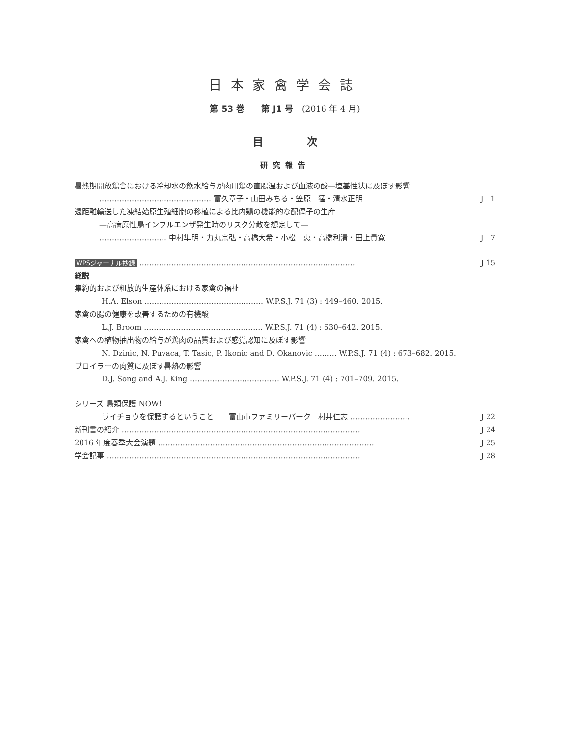日本家禽学会誌
第 53 巻　　第 J1 号　(2016 年 4 月)
目 次
研究報告
暑熱期開放鶏舎における冷却水の飲水給与が肉用鶏の直腸温および血液の酸—塩基性状に及ぼす影響
……………………………………… 富久章子・山田みちる・笠原　猛・清水正明 J　1
遠距離輸送した凍結始原生殖細胞の移植による比内鶏の機能的な配偶子の生産
—高病原性鳥インフルエンザ発生時のリスク分散を想定して—
……………………… 中村隼明・力丸宗弘・高橋大希・小松　恵・高橋利清・田上貴寛 J　7
WPSジャーナル抄録 …………………………………………………………………………… J 15
総説
集約的および粗放的生産体系における家禽の福祉
H.A. Elson ………………………………………… W.P.S.J. 71 (3) : 449–460. 2015.
家禽の腸の健康を改善するための有機酸
L.J. Broom ………………………………………… W.P.S.J. 71 (4) : 630–642. 2015.
家禽への植物抽出物の給与が鶏肉の品質および感覚認知に及ぼす影響
N. Dzinic, N. Puvaca, T. Tasic, P. Ikonic and D. Okanovic ……… W.P.S.J. 71 (4) : 673–682. 2015.
ブロイラーの肉質に及ぼす暑熱の影響
D.J. Song and A.J. King ……………………………… W.P.S.J. 71 (4) : 701–709. 2015.
シリーズ 鳥類保護 NOW！
ライチョウを保護するということ　　富山市ファミリーパーク　村井仁志 …………………… J 22
新刊書の紹介 …………………………………………………………………………………… J 24
2016 年度春季大会演題 …………………………………………………………………………… J 25
学会記事 ………………………………………………………………………………………… J 28